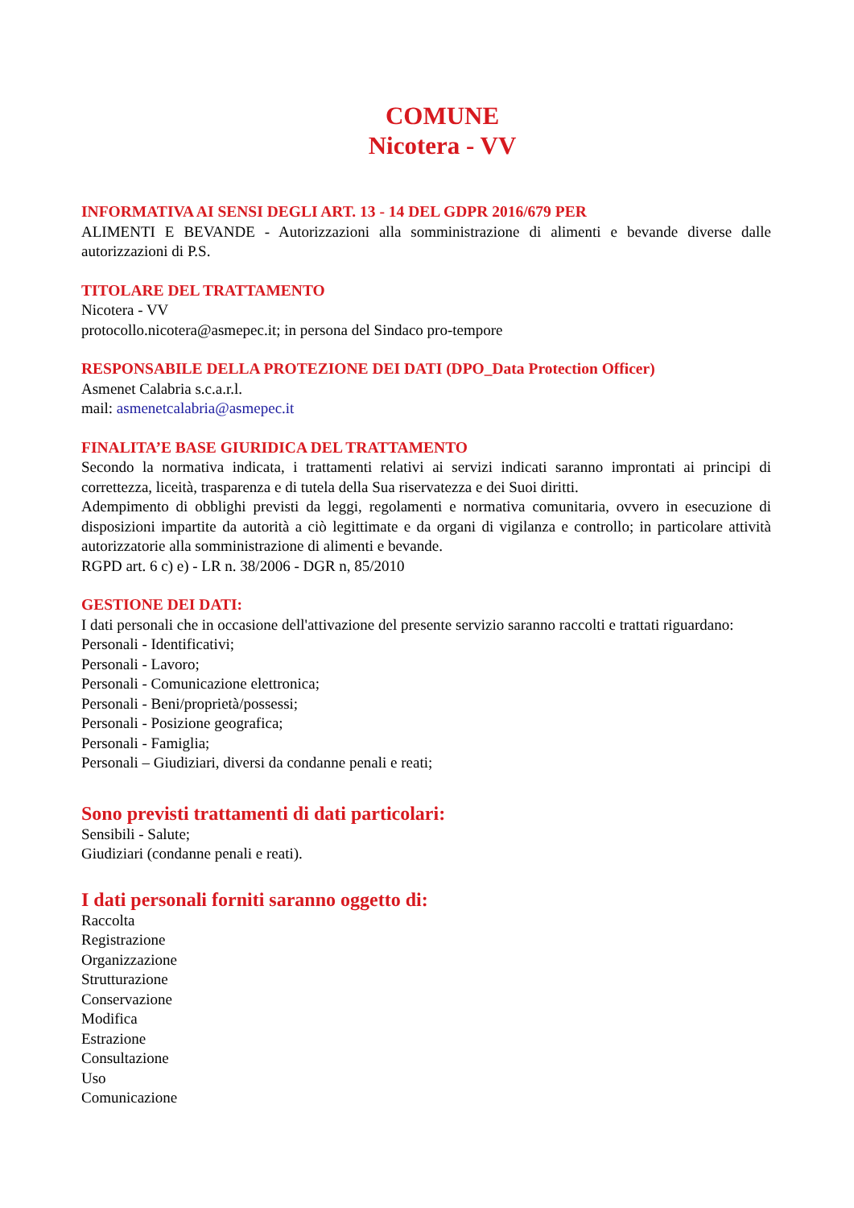COMUNE
Nicotera - VV
INFORMATIVA AI SENSI DEGLI ART. 13 - 14 DEL GDPR 2016/679 PER
ALIMENTI E BEVANDE - Autorizzazioni alla somministrazione di alimenti e bevande diverse dalle autorizzazioni di P.S.
TITOLARE DEL TRATTAMENTO
Nicotera - VV
protocollo.nicotera@asmepec.it; in persona del Sindaco pro-tempore
RESPONSABILE DELLA PROTEZIONE DEI DATI (DPO_Data Protection Officer)
Asmenet Calabria s.c.a.r.l.
mail: asmenetcalabria@asmepec.it
FINALITA’E BASE GIURIDICA DEL TRATTAMENTO
Secondo la normativa indicata, i trattamenti relativi ai servizi indicati saranno improntati ai principi di correttezza, liceità, trasparenza e di tutela della Sua riservatezza e dei Suoi diritti.
Adempimento di obblighi previsti da leggi, regolamenti e normativa comunitaria, ovvero in esecuzione di disposizioni impartite da autorità a ciò legittimate e da organi di vigilanza e controllo; in particolare attività autorizzatorie alla somministrazione di alimenti e bevande.
RGPD art. 6 c) e) - LR n. 38/2006 - DGR n, 85/2010
GESTIONE DEI DATI:
I dati personali che in occasione dell'attivazione del presente servizio saranno raccolti e trattati riguardano:
Personali - Identificativi;
Personali - Lavoro;
Personali - Comunicazione elettronica;
Personali - Beni/proprietà/possessi;
Personali - Posizione geografica;
Personali - Famiglia;
Personali – Giudiziari, diversi da condanne penali e reati;
Sono previsti trattamenti di dati particolari:
Sensibili - Salute;
Giudiziari (condanne penali e reati).
I dati personali forniti saranno oggetto di:
Raccolta
Registrazione
Organizzazione
Strutturazione
Conservazione
Modifica
Estrazione
Consultazione
Uso
Comunicazione